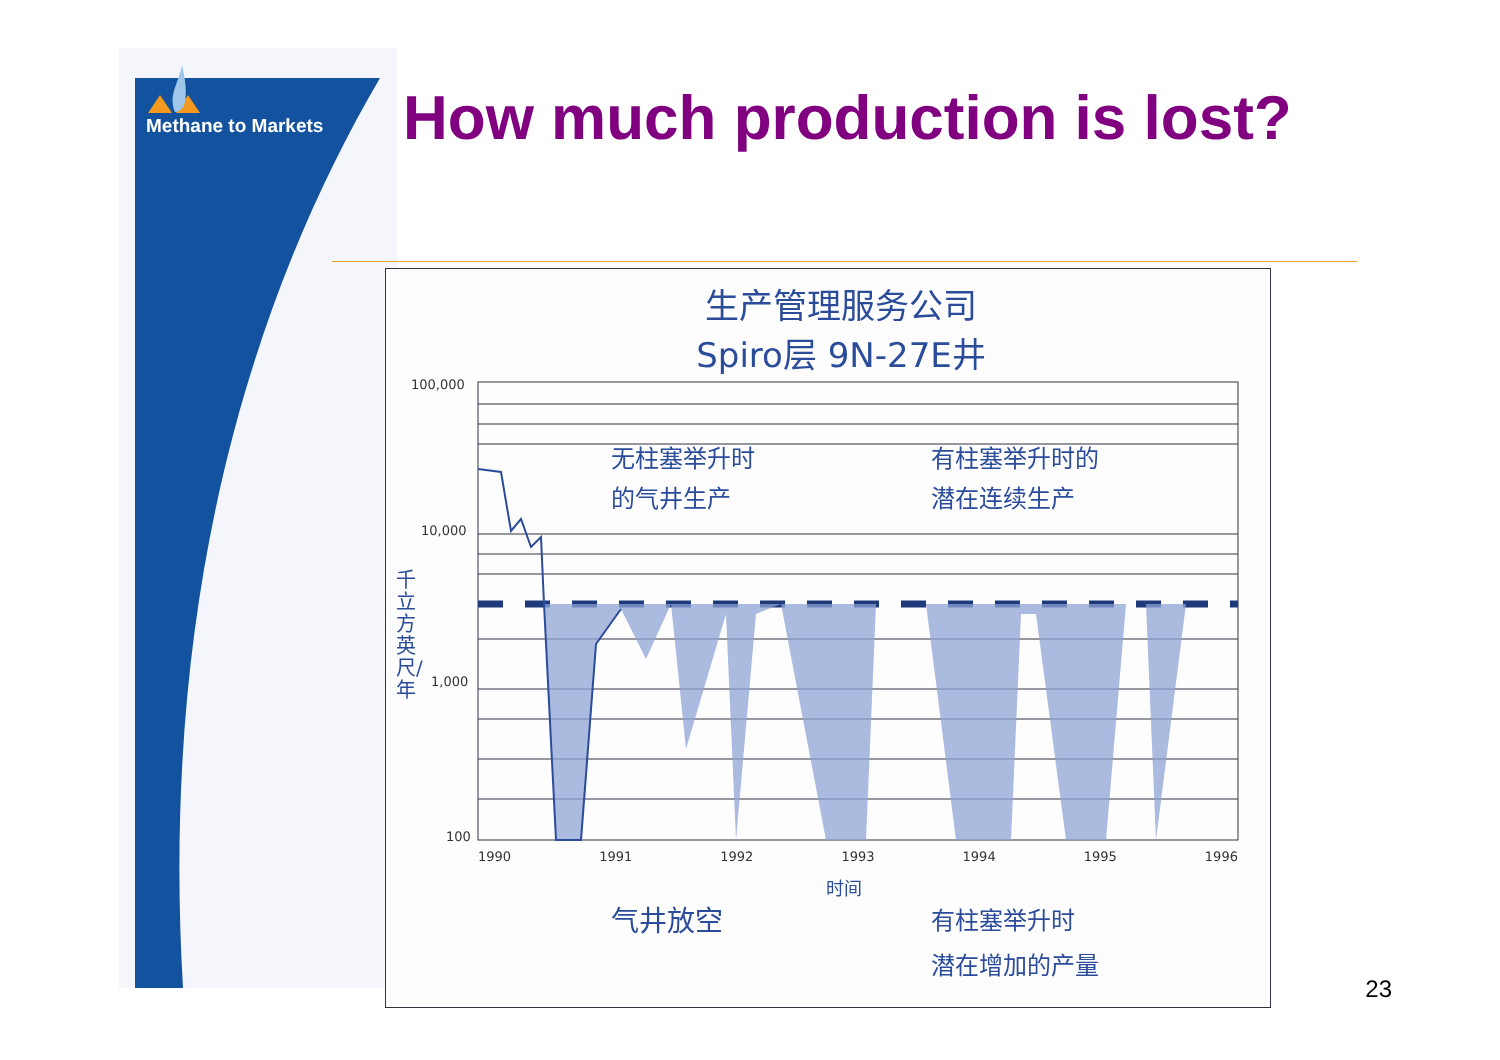Methane to Markets How much production is lost?
生产管理服务公司
Spiro层 9N-27E井
100,000
10,000
1,000
100
千立方英尺/年
无柱塞举升时
的气井生产
有柱塞举升时的
潜在连续生产
1990 1991 1992 1993 1994 1995 1996
时间
气井放空
有柱塞举升时
潜在增加的产量
23